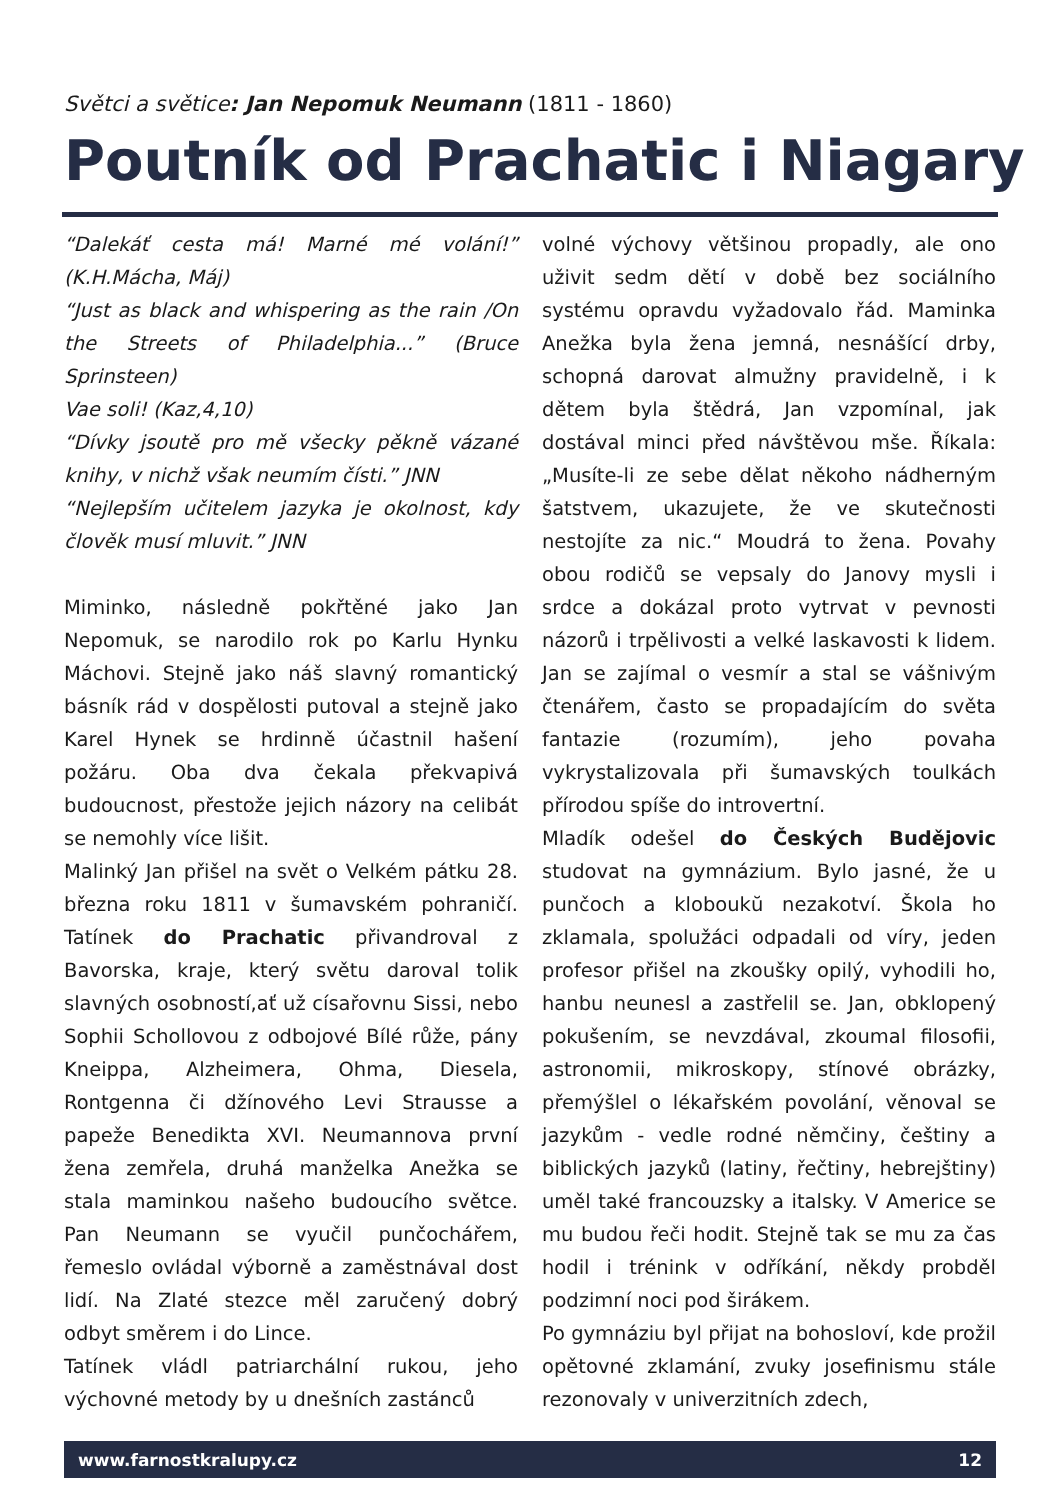Světci a světice: Jan Nepomuk Neumann (1811 - 1860)
Poutník od Prachatic i Niagary
“Dalekáť cesta má! Marné mé volání!” (K.H.Mácha, Máj)
“Just as black and whispering as the rain /On the Streets of Philadelphia...” (Bruce Sprinsteen)
Vae soli! (Kaz,4,10)
“Dívky jsoutě pro mě všecky pěkně vázané knihy, v nichž však neumím čísti.” JNN
“Nejlepším učitelem jazyka je okolnost, kdy člověk musí mluvit.” JNN
Miminko, následně pokřtěné jako Jan Nepomuk, se narodilo rok po Karlu Hynku Máchovi. Stejně jako náš slavný romantický básník rád v dospělosti putoval a stejně jako Karel Hynek se hrdinně účastnil hašení požáru. Oba dva čekala překvapivá budoucnost, přestože jejich názory na celibát se nemohly více lišit.
Malinký Jan přišel na svět o Velkém pátku 28. března roku 1811 v šumavském pohraničí. Tatínek do Prachatic přivandroval z Bavorska, kraje, který světu daroval tolik slavných osobností,ať už císařovnu Sissi, nebo Sophii Schollovou z odbojové Bílé růže, pány Kneippa, Alzheimera, Ohma, Diesela, Rontgenna či džínového Levi Strausse a papeže Benedikta XVI. Neumannova první žena zemřela, druhá manželka Anežka se stala maminkou našeho budoucího světce. Pan Neumann se vyučil punčochářem, řemeslo ovládal výborně a zaměstnával dost lidí. Na Zlaté stezce měl zaručený dobrý odbyt směrem i do Lince.
Tatínek vládl patriarchální rukou, jeho výchovné metody by u dnešních zastánců
volné výchovy většinou propadly, ale ono uživit sedm dětí v době bez sociálního systému opravdu vyžadovalo řád. Maminka Anežka byla žena jemná, nesnášící drby, schopná darovat almužny pravidelně, i k dětem byla štědrá, Jan vzpomínal, jak dostával minci před návštěvou mše. Říkala: „Musíte-li ze sebe dělat někoho nádherným šatstvem, ukazujete, že ve skutečnosti nestojíte za nic.“ Moudrá to žena. Povahy obou rodičů se vepsaly do Janovy mysli i srdce a dokázal proto vytrvat v pevnosti názorů i trpělivosti a velké laskavosti k lidem. Jan se zajímal o vesmír a stal se vášnivým čtenářem, často se propadajícím do světa fantazie (rozumím), jeho povaha vykrystalizovala při šumavských toulkách přírodou spíše do introvertní.
Mladík odešel do Českých Budějovic studovat na gymnázium. Bylo jasné, že u punčoch a kloboukŭ nezakotví. Škola ho zklamala, spolužáci odpadali od víry, jeden profesor přišel na zkoušky opilý, vyhodili ho, hanbu neunesl a zastřelil se. Jan, obklopený pokušením, se nevzdával, zkoumal filosofii, astronomii, mikroskopy, stínové obrázky, přemýšlel o lékařském povolání, věnoval se jazykům - vedle rodné němčiny, češtiny a biblických jazyků (latiny, řečtiny, hebrejštiny) uměl také francouzsky a italsky. V Americe se mu budou řeči hodit. Stejně tak se mu za čas hodil i trénink v odříkání, někdy probděl podzimní noci pod širákem.
Po gymnáziu byl přijat na bohosloví, kde prožil opětovné zklamání, zvuky josefinismu stále rezonovaly v univerzitních zdech,
www.farnostkralupy.cz 12